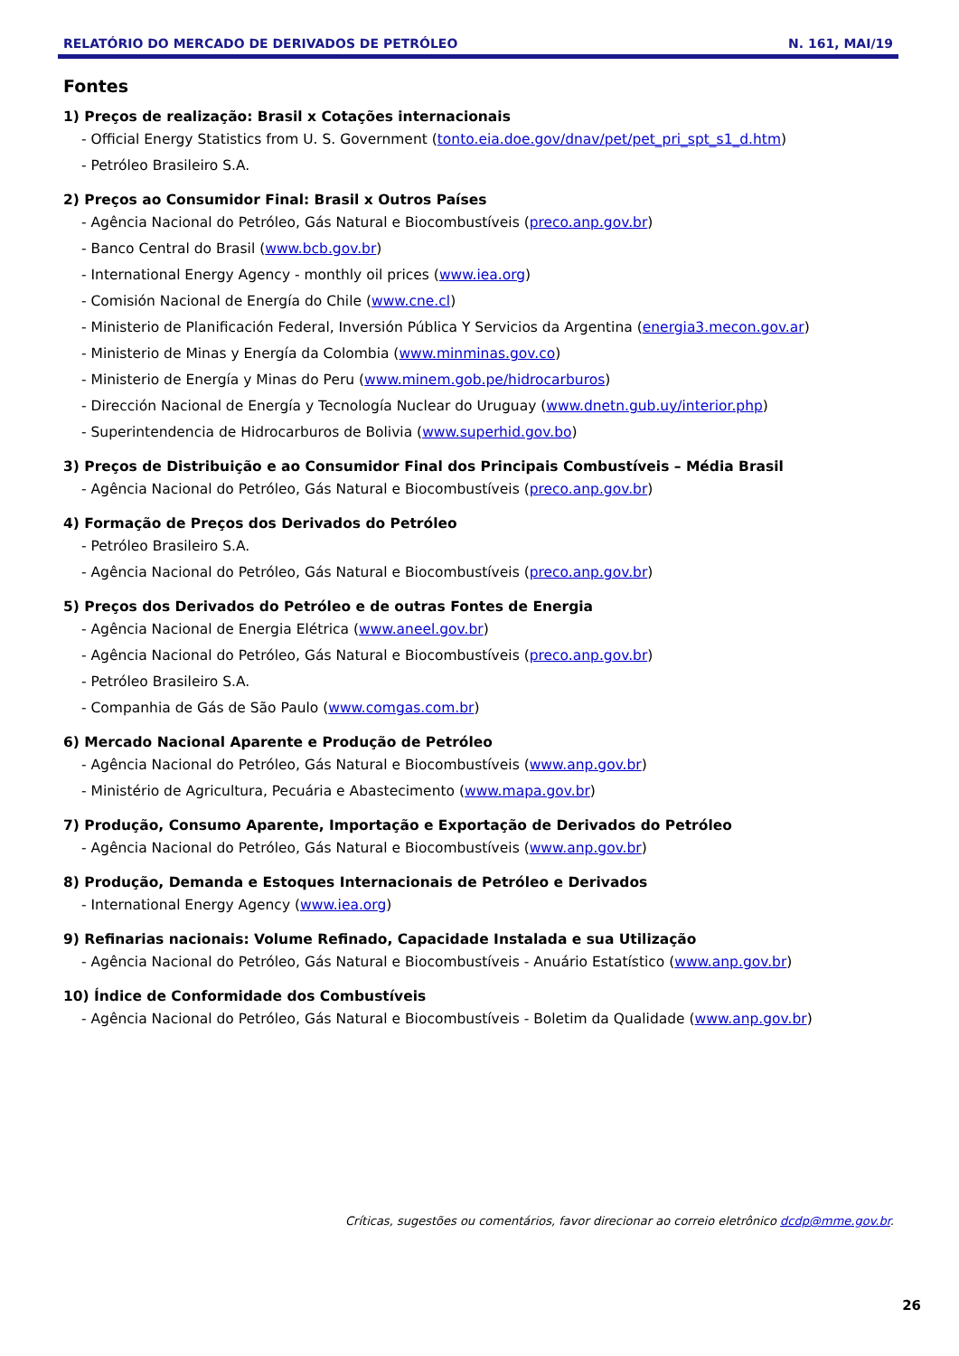RELATÓRIO DO MERCADO DE DERIVADOS DE PETRÓLEO N. 161, MAI/19
Fontes
1) Preços de realização: Brasil x Cotações internacionais
- Official Energy Statistics from U. S. Government (tonto.eia.doe.gov/dnav/pet/pet_pri_spt_s1_d.htm)
- Petróleo Brasileiro S.A.
2) Preços ao Consumidor Final: Brasil x Outros Países
- Agência Nacional do Petróleo, Gás Natural e Biocombustíveis (preco.anp.gov.br)
- Banco Central do Brasil (www.bcb.gov.br)
- International Energy Agency - monthly oil prices (www.iea.org)
- Comisión Nacional de Energía do Chile (www.cne.cl)
- Ministerio de Planificación Federal, Inversión Pública Y Servicios da Argentina (energia3.mecon.gov.ar)
- Ministerio de Minas y Energía da Colombia (www.minminas.gov.co)
- Ministerio de Energía y Minas do Peru (www.minem.gob.pe/hidrocarburos)
- Dirección Nacional de Energía y Tecnología Nuclear do Uruguay (www.dnetn.gub.uy/interior.php)
- Superintendencia de Hidrocarburos de Bolivia (www.superhid.gov.bo)
3) Preços de Distribuição e ao Consumidor Final dos Principais Combustíveis – Média Brasil
- Agência Nacional do Petróleo, Gás Natural e Biocombustíveis (preco.anp.gov.br)
4) Formação de Preços dos Derivados do Petróleo
- Petróleo Brasileiro S.A.
- Agência Nacional do Petróleo, Gás Natural e Biocombustíveis (preco.anp.gov.br)
5) Preços dos Derivados do Petróleo e de outras Fontes de Energia
- Agência Nacional de Energia Elétrica (www.aneel.gov.br)
- Agência Nacional do Petróleo, Gás Natural e Biocombustíveis (preco.anp.gov.br)
- Petróleo Brasileiro S.A.
- Companhia de Gás de São Paulo (www.comgas.com.br)
6) Mercado Nacional Aparente e Produção de Petróleo
- Agência Nacional do Petróleo, Gás Natural e Biocombustíveis (www.anp.gov.br)
- Ministério de Agricultura, Pecuária e Abastecimento (www.mapa.gov.br)
7) Produção, Consumo Aparente, Importação e Exportação de Derivados do Petróleo
- Agência Nacional do Petróleo, Gás Natural e Biocombustíveis (www.anp.gov.br)
8) Produção, Demanda e Estoques Internacionais de Petróleo e Derivados
- International Energy Agency (www.iea.org)
9) Refinarias nacionais: Volume Refinado, Capacidade Instalada e sua Utilização
- Agência Nacional do Petróleo, Gás Natural e Biocombustíveis - Anuário Estatístico (www.anp.gov.br)
10) Índice de Conformidade dos Combustíveis
- Agência Nacional do Petróleo, Gás Natural e Biocombustíveis - Boletim da Qualidade (www.anp.gov.br)
Críticas, sugestões ou comentários, favor direcionar ao correio eletrônico dcdp@mme.gov.br.
26